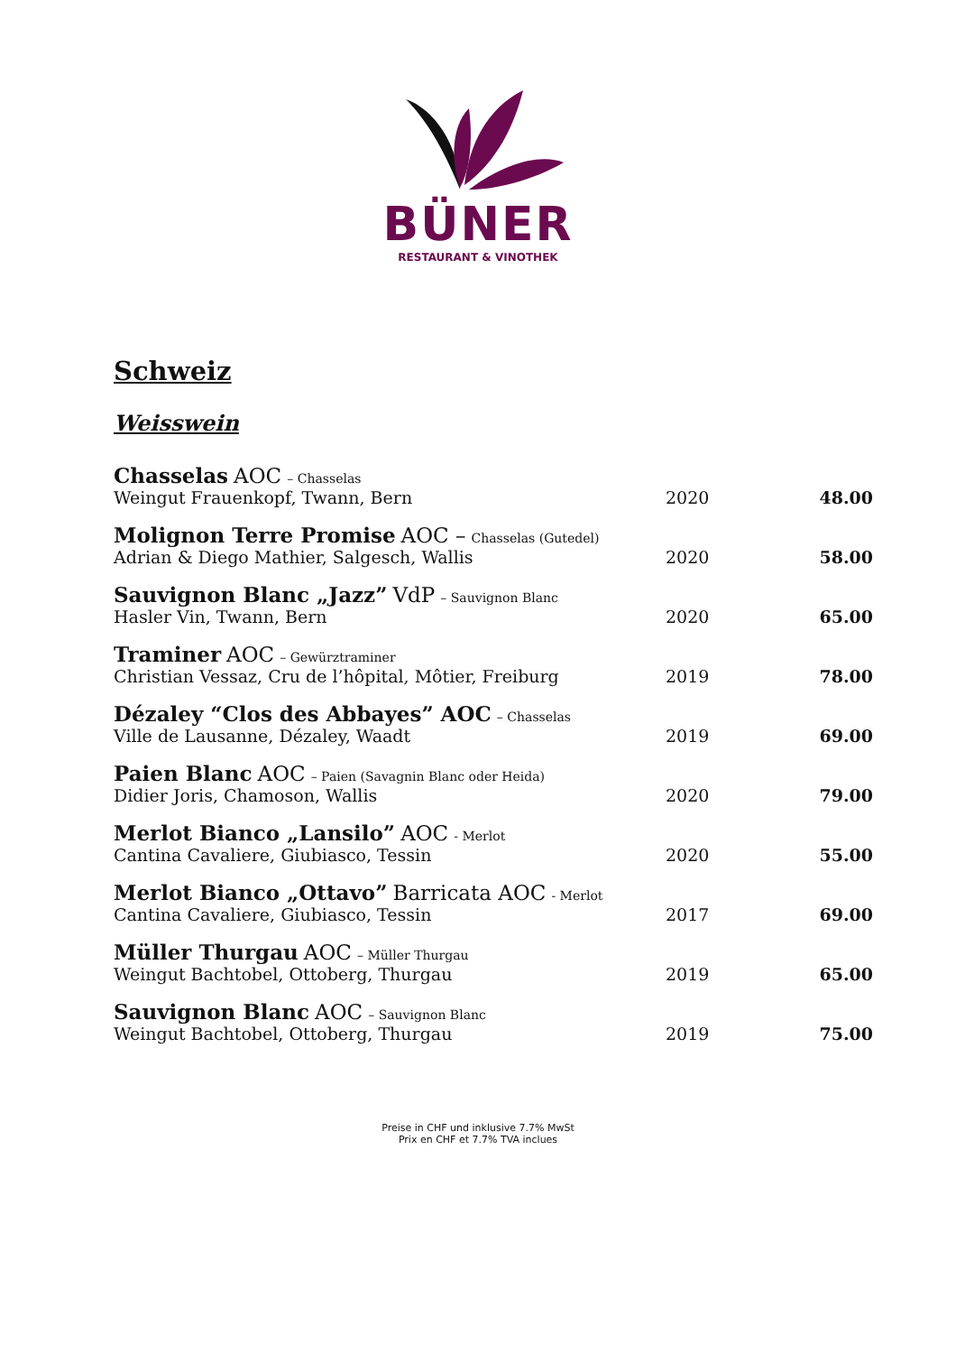BÜNER
RESTAURANT & VINOTHEK
Schweiz
Weisswein
| Chasselas AOC – Chasselas Weingut Frauenkopf, Twann, Bern | 2020 | 48.00 |
| Molignon Terre Promise AOC – Chasselas (Gutedel) Adrian & Diego Mathier, Salgesch, Wallis | 2020 | 58.00 |
| Sauvignon Blanc „Jazz” VdP – Sauvignon Blanc Hasler Vin, Twann, Bern | 2020 | 65.00 |
| Traminer AOC – Gewürztraminer Christian Vessaz, Cru de l’hôpital, Môtier, Freiburg | 2019 | 78.00 |
| Dézaley “Clos des Abbayes” AOC – Chasselas Ville de Lausanne, Dézaley, Waadt | 2019 | 69.00 |
| Paien Blanc AOC – Paien (Savagnin Blanc oder Heida) Didier Joris, Chamoson, Wallis | 2020 | 79.00 |
| Merlot Bianco „Lansilo” AOC - Merlot Cantina Cavaliere, Giubiasco, Tessin | 2020 | 55.00 |
| Merlot Bianco „Ottavo” Barricata AOC - Merlot Cantina Cavaliere, Giubiasco, Tessin | 2017 | 69.00 |
| Müller Thurgau AOC – Müller Thurgau Weingut Bachtobel, Ottoberg, Thurgau | 2019 | 65.00 |
| Sauvignon Blanc AOC – Sauvignon Blanc Weingut Bachtobel, Ottoberg, Thurgau | 2019 | 75.00 |
Preise in CHF und inklusive 7.7% MwSt
Prix en CHF et 7.7% TVA inclues